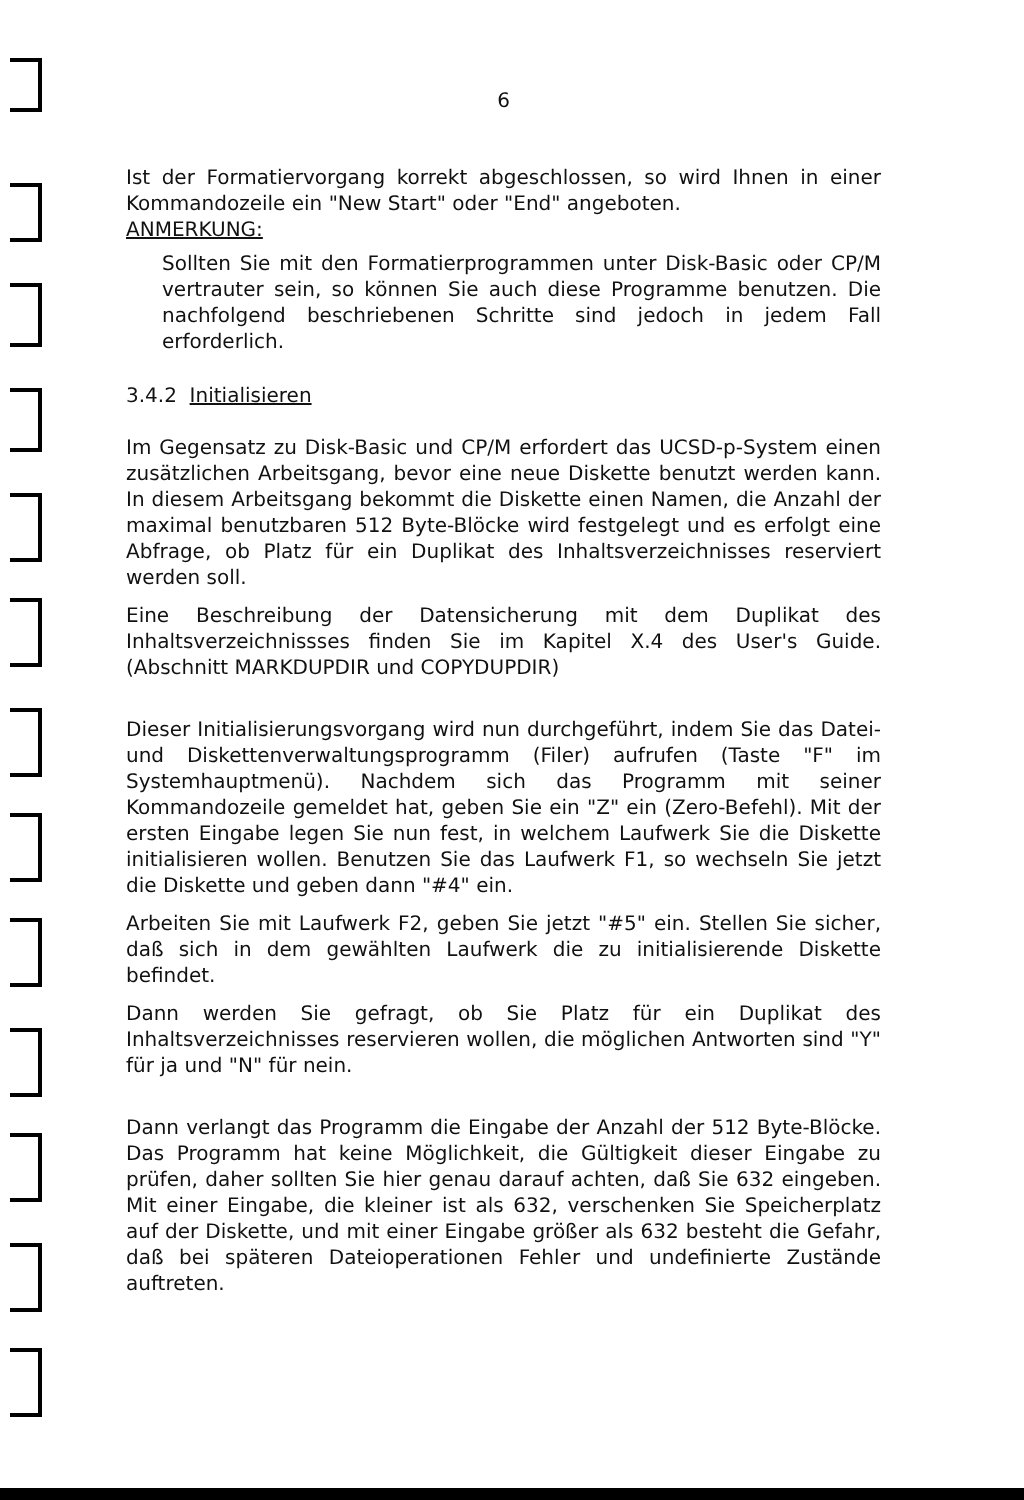6
Ist der Formatiervorgang korrekt abgeschlossen, so wird Ihnen in einer Kommandozeile ein "New Start" oder "End" angeboten.
ANMERKUNG:
Sollten Sie mit den Formatierprogrammen unter Disk-Basic oder CP/M vertrauter sein, so können Sie auch diese Programme benutzen. Die nachfolgend beschriebenen Schritte sind jedoch in jedem Fall erforderlich.
3.4.2 Initialisieren
Im Gegensatz zu Disk-Basic und CP/M erfordert das UCSD-p-System einen zusätzlichen Arbeitsgang, bevor eine neue Diskette benutzt werden kann. In diesem Arbeitsgang bekommt die Diskette einen Namen, die Anzahl der maximal benutzbaren 512 Byte-Blöcke wird festgelegt und es erfolgt eine Abfrage, ob Platz für ein Duplikat des Inhaltsverzeichnisses reserviert werden soll.
Eine Beschreibung der Datensicherung mit dem Duplikat des Inhaltsverzeichnissses finden Sie im Kapitel X.4 des User's Guide. (Abschnitt MARKDUPDIR und COPYDUPDIR)
Dieser Initialisierungsvorgang wird nun durchgeführt, indem Sie das Datei- und Diskettenverwaltungsprogramm (Filer) aufrufen (Taste "F" im Systemhauptmenü). Nachdem sich das Programm mit seiner Kommandozeile gemeldet hat, geben Sie ein "Z" ein (Zero-Befehl). Mit der ersten Eingabe legen Sie nun fest, in welchem Laufwerk Sie die Diskette initialisieren wollen. Benutzen Sie das Laufwerk F1, so wechseln Sie jetzt die Diskette und geben dann "#4" ein.
Arbeiten Sie mit Laufwerk F2, geben Sie jetzt "#5" ein. Stellen Sie sicher, daß sich in dem gewählten Laufwerk die zu initialisierende Diskette befindet.
Dann werden Sie gefragt, ob Sie Platz für ein Duplikat des Inhaltsverzeichnisses reservieren wollen, die möglichen Antworten sind "Y" für ja und "N" für nein.
Dann verlangt das Programm die Eingabe der Anzahl der 512 Byte-Blöcke. Das Programm hat keine Möglichkeit, die Gültigkeit dieser Eingabe zu prüfen, daher sollten Sie hier genau darauf achten, daß Sie 632 eingeben. Mit einer Eingabe, die kleiner ist als 632, verschenken Sie Speicherplatz auf der Diskette, und mit einer Eingabe größer als 632 besteht die Gefahr, daß bei späteren Dateioperationen Fehler und undefinierte Zustände auftreten.